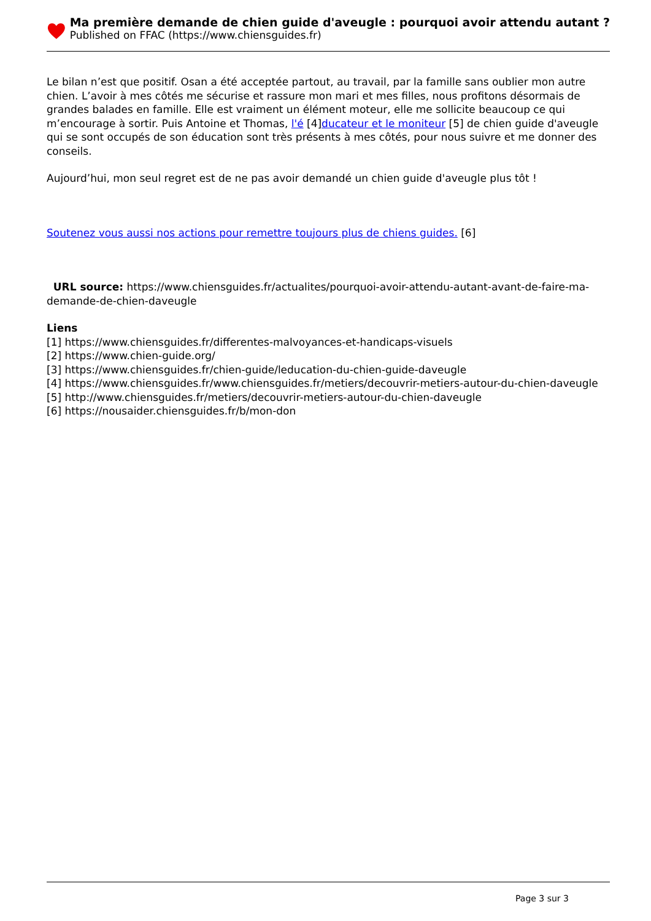Ma première demande de chien guide d'aveugle : pourquoi avoir attendu autant ?
Published on FFAC (https://www.chiensguides.fr)
Le bilan n’est que positif. Osan a été acceptée partout, au travail, par la famille sans oublier mon autre chien. L’avoir à mes côtés me sécurise et rassure mon mari et mes filles, nous profitons désormais de grandes balades en famille. Elle est vraiment un élément moteur, elle me sollicite beaucoup ce qui m’encourage à sortir. Puis Antoine et Thomas, l'é [4]ducateur et le moniteur [5] de chien guide d'aveugle qui se sont occupés de son éducation sont très présents à mes côtés, pour nous suivre et me donner des conseils.
Aujourd’hui, mon seul regret est de ne pas avoir demandé un chien guide d'aveugle plus tôt !
Soutenez vous aussi nos actions pour remettre toujours plus de chiens guides. [6]
URL source: https://www.chiensguides.fr/actualites/pourquoi-avoir-attendu-autant-avant-de-faire-ma-demande-de-chien-daveugle
Liens
[1] https://www.chiensguides.fr/differentes-malvoyances-et-handicaps-visuels
[2] https://www.chien-guide.org/
[3] https://www.chiensguides.fr/chien-guide/leducation-du-chien-guide-daveugle
[4] https://www.chiensguides.fr/www.chiensguides.fr/metiers/decouvrir-metiers-autour-du-chien-daveugle
[5] http://www.chiensguides.fr/metiers/decouvrir-metiers-autour-du-chien-daveugle
[6] https://nousaider.chiensguides.fr/b/mon-don
Page 3 sur 3